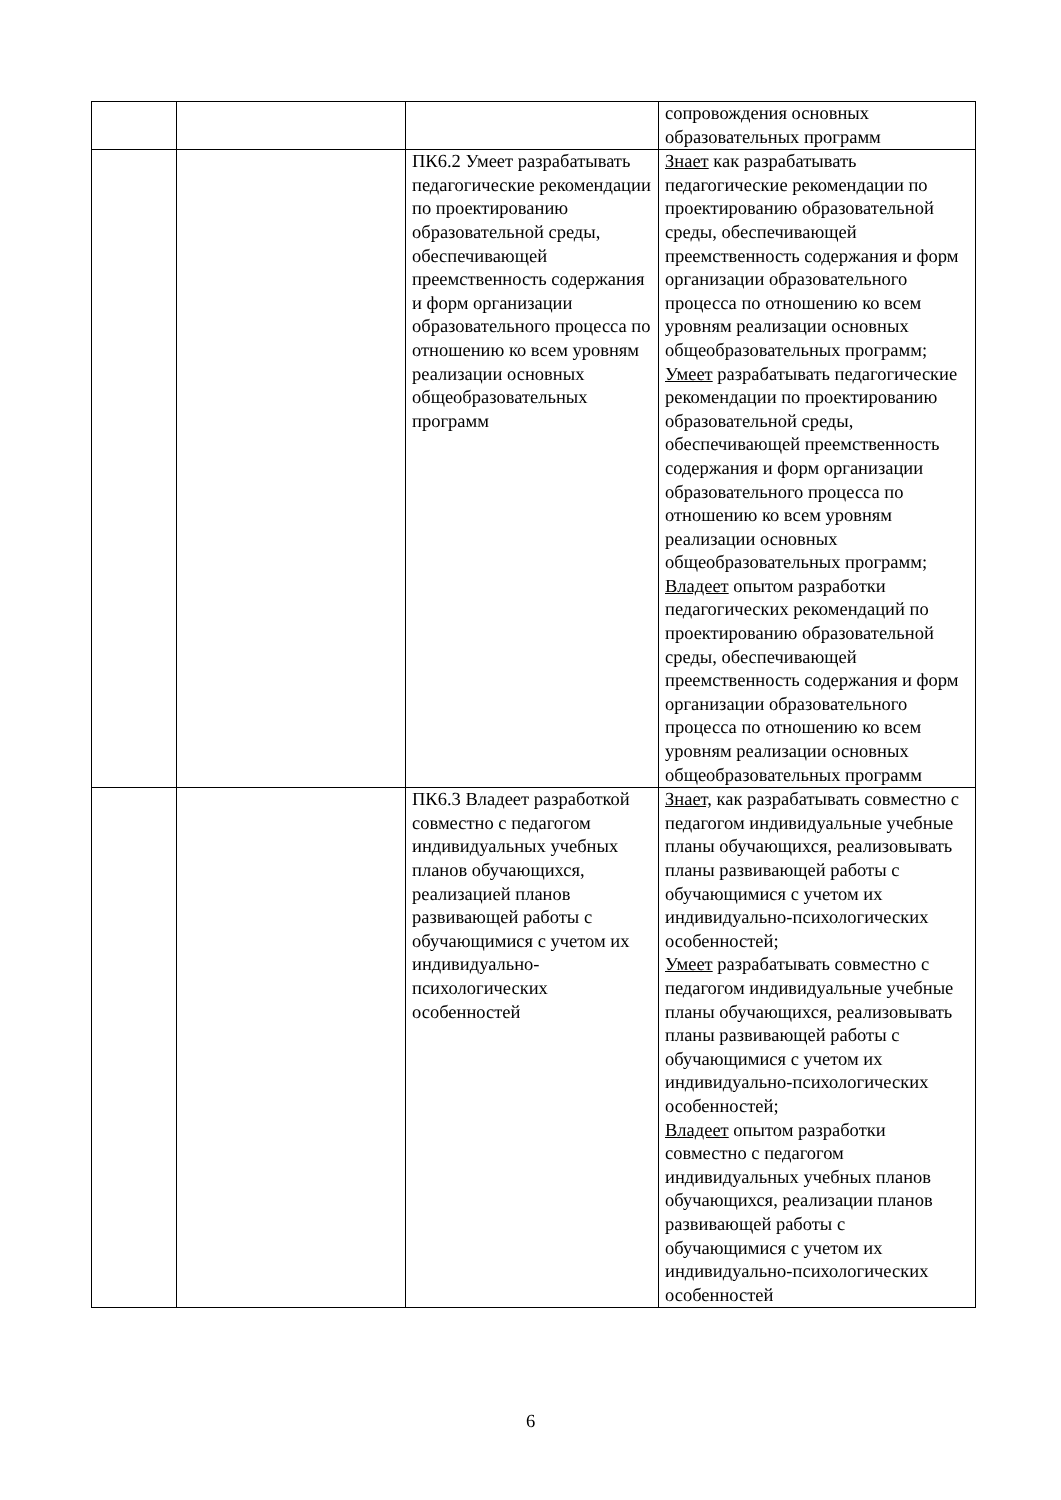| | | | сопровождения основных образовательных программ |
| | | ПК6.2 Умеет разрабатывать педагогические рекомендации по проектированию образовательной среды, обеспечивающей преемственность содержания и форм организации образовательного процесса по отношению ко всем уровням реализации основных общеобразовательных программ | Знает как разрабатывать педагогические рекомендации по проектированию образовательной среды, обеспечивающей преемственность содержания и форм организации образовательного процесса по отношению ко всем уровням реализации основных общеобразовательных программ; Умеет разрабатывать педагогические рекомендации по проектированию образовательной среды, обеспечивающей преемственность содержания и форм организации образовательного процесса по отношению ко всем уровням реализации основных общеобразовательных программ; Владеет опытом разработки педагогических рекомендаций по проектированию образовательной среды, обеспечивающей преемственность содержания и форм организации образовательного процесса по отношению ко всем уровням реализации основных общеобразовательных программ |
| | | ПК6.3 Владеет разработкой совместно с педагогом индивидуальных учебных планов обучающихся, реализацией планов развивающей работы с обучающимися с учетом их индивидуально-психологических особенностей | Знает, как разрабатывать совместно с педагогом индивидуальные учебные планы обучающихся, реализовывать планы развивающей работы с обучающимися с учетом их индивидуально-психологических особенностей; Умеет разрабатывать совместно с педагогом индивидуальные учебные планы обучающихся, реализовывать планы развивающей работы с обучающимися с учетом их индивидуально-психологических особенностей; Владеет опытом разработки совместно с педагогом индивидуальных учебных планов обучающихся, реализации планов развивающей работы с обучающимися с учетом их индивидуально-психологических особенностей |
6